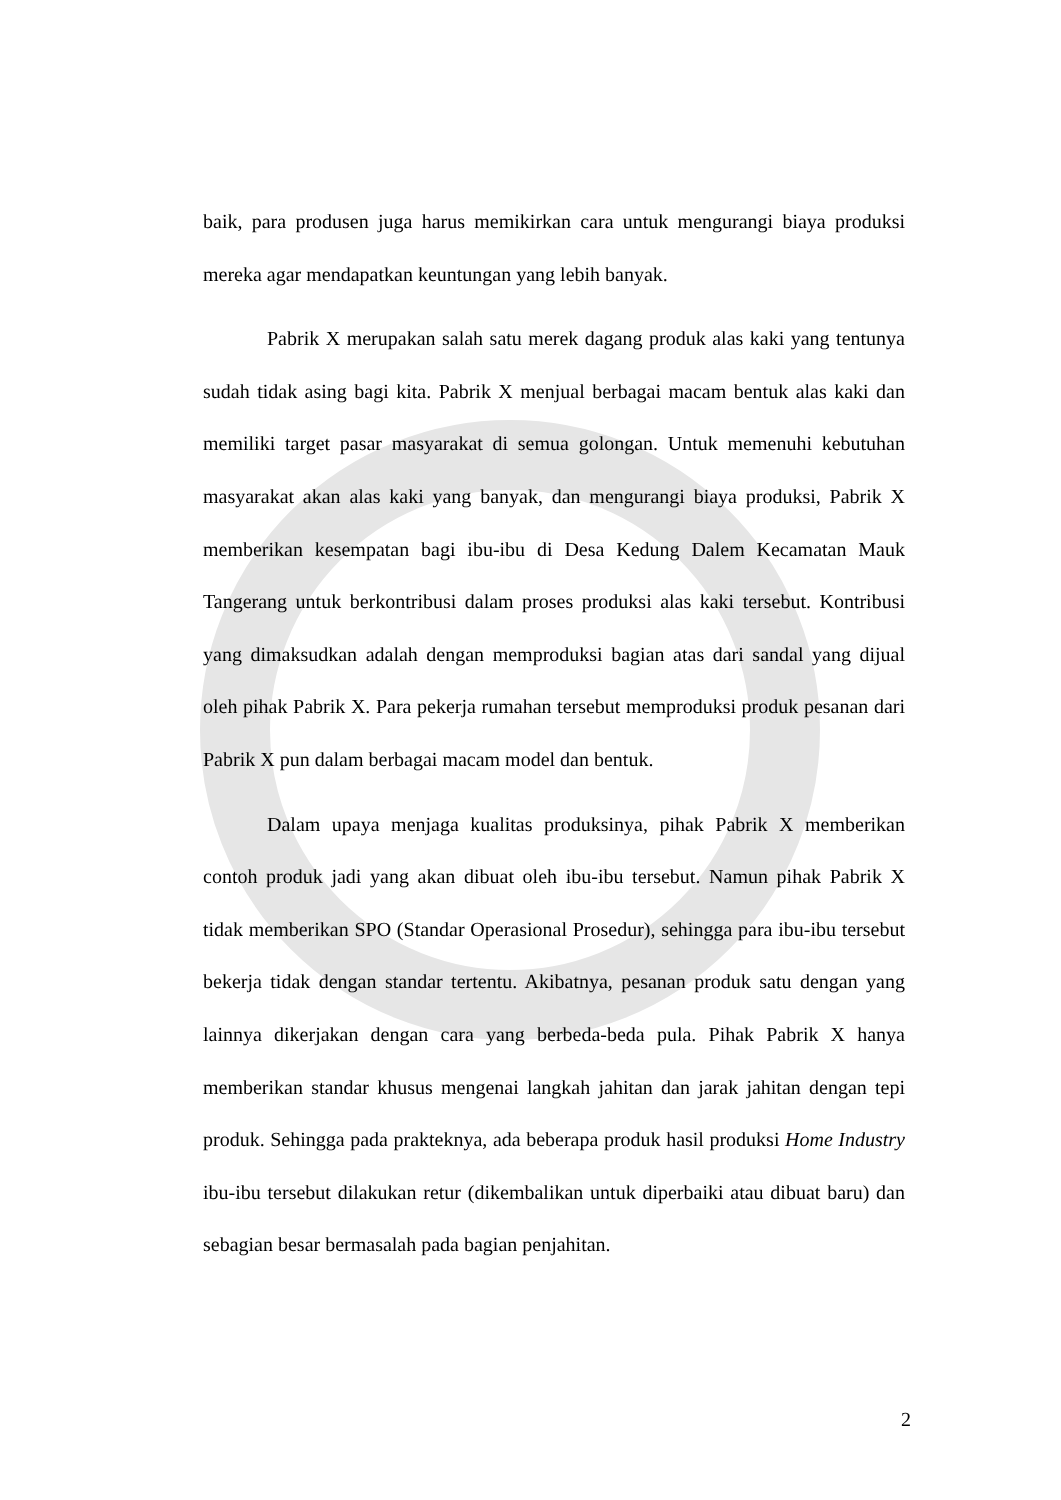baik, para produsen juga harus memikirkan cara untuk mengurangi biaya produksi mereka agar mendapatkan keuntungan yang lebih banyak.
Pabrik X merupakan salah satu merek dagang produk alas kaki yang tentunya sudah tidak asing bagi kita. Pabrik X menjual berbagai macam bentuk alas kaki dan memiliki target pasar masyarakat di semua golongan. Untuk memenuhi kebutuhan masyarakat akan alas kaki yang banyak, dan mengurangi biaya produksi, Pabrik X memberikan kesempatan bagi ibu-ibu di Desa Kedung Dalem Kecamatan Mauk Tangerang untuk berkontribusi dalam proses produksi alas kaki tersebut. Kontribusi yang dimaksudkan adalah dengan memproduksi bagian atas dari sandal yang dijual oleh pihak Pabrik X. Para pekerja rumahan tersebut memproduksi produk pesanan dari Pabrik X pun dalam berbagai macam model dan bentuk.
Dalam upaya menjaga kualitas produksinya, pihak Pabrik X memberikan contoh produk jadi yang akan dibuat oleh ibu-ibu tersebut. Namun pihak Pabrik X tidak memberikan SPO (Standar Operasional Prosedur), sehingga para ibu-ibu tersebut bekerja tidak dengan standar tertentu. Akibatnya, pesanan produk satu dengan yang lainnya dikerjakan dengan cara yang berbeda-beda pula. Pihak Pabrik X hanya memberikan standar khusus mengenai langkah jahitan dan jarak jahitan dengan tepi produk. Sehingga pada prakteknya, ada beberapa produk hasil produksi Home Industry ibu-ibu tersebut dilakukan retur (dikembalikan untuk diperbaiki atau dibuat baru) dan sebagian besar bermasalah pada bagian penjahitan.
2